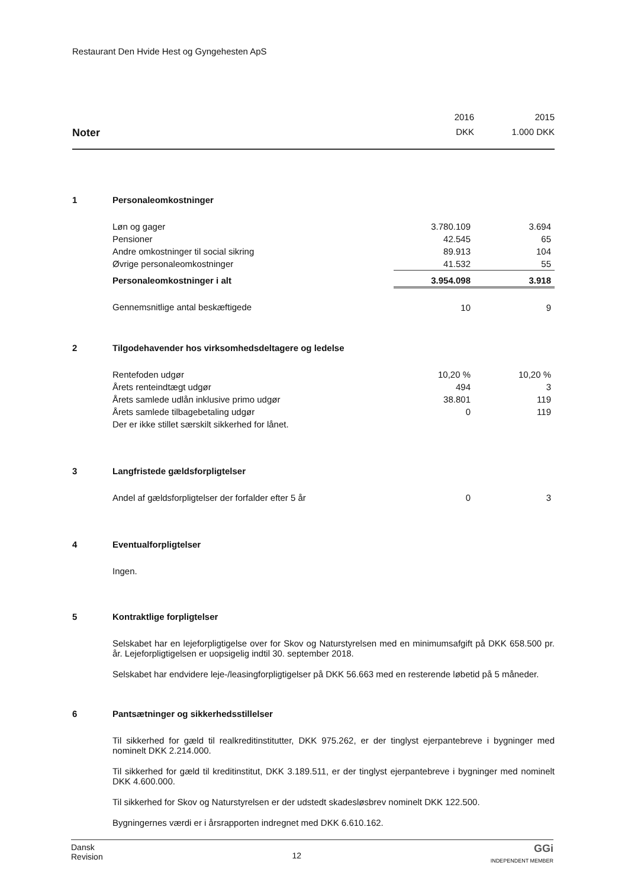Restaurant Den Hvide Hest og Gyngehesten ApS
| | | 2016 | 2015 |
| Noter | | DKK | 1.000 DKK |
| 1 | Personaleomkostninger | | |
| | Løn og gager | 3.780.109 | 3.694 |
| | Pensioner | 42.545 | 65 |
| | Andre omkostninger til social sikring | 89.913 | 104 |
| | Øvrige personaleomkostninger | 41.532 | 55 |
| | Personaleomkostninger i alt | 3.954.098 | 3.918 |
| | Gennemsnitlige antal beskæftigede | 10 | 9 |
| 2 | Tilgodehavender hos virksomhedsdeltagere og ledelse | | |
| | Rentefoden udgør | 10,20 % | 10,20 % |
| | Årets renteindtægt udgør | 494 | 3 |
| | Årets samlede udlån inklusive primo udgør | 38.801 | 119 |
| | Årets samlede tilbagebetaling udgør | 0 | 119 |
| | Der er ikke stillet særskilt sikkerhed for lånet. | | |
| 3 | Langfristede gældsforpligtelser | | |
| | Andel af gældsforpligtelser der forfalder efter 5 år | 0 | 3 |
| 4 | Eventualforpligtelser | | |
| | Ingen. | | |
5 Kontraktlige forpligtelser
Selskabet har en lejeforpligtigelse over for Skov og Naturstyrelsen med en minimumsafgift på DKK 658.500 pr. år. Lejeforpligtigelsen er uopsigelig indtil 30. september 2018.
Selskabet har endvidere leje-/leasingforpligtigelser på DKK 56.663 med en resterende løbetid på 5 måneder.
6 Pantsætninger og sikkerhedsstillelser
Til sikkerhed for gæld til realkreditinstitutter, DKK 975.262, er der tinglyst ejerpantebreve i bygninger med nominelt DKK 2.214.000.
Til sikkerhed for gæld til kreditinstitut, DKK 3.189.511, er der tinglyst ejerpantebreve i bygninger med nominelt DKK 4.600.000.
Til sikkerhed for Skov og Naturstyrelsen er der udstedt skadesløsbrev nominelt DKK 122.500.
Bygningernes værdi er i årsrapporten indregnet med DKK 6.610.162.
Dansk
Revision
12
GGi
INDEPENDENT MEMBER